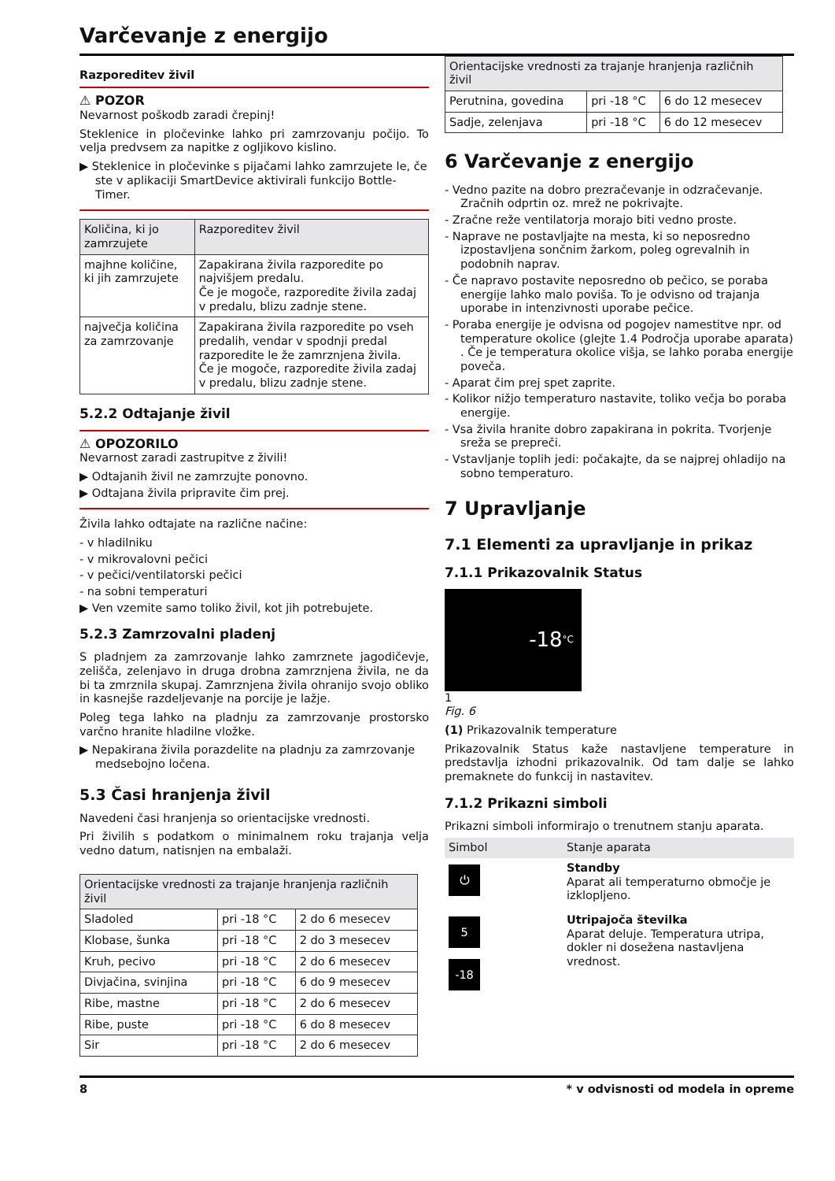Varčevanje z energijo
Razporeditev živil
⚠ POZOR
Nevarnost poškodb zaradi črepinj!
Steklenice in pločevinke lahko pri zamrzovanju počijo. To velja predvsem za napitke z ogljikovo kislino.
▶ Steklenice in pločevinke s pijačami lahko zamrzujete le, če ste v aplikaciji SmartDevice aktivirali funkcijo Bottle-Timer.
| Količina, ki jo zamrzujete | Razporeditev živil |
| --- | --- |
| majhne količine, ki jih zamrzujete | Zapakirana živila razporedite po najvišjem predalu. Če je mogoče, razporedite živila zadaj v predalu, blizu zadnje stene. |
| največja količina za zamrzovanje | Zapakirana živila razporedite po vseh predalih, vendar v spodnji predal razporedite le že zamrznjena živila. Če je mogoče, razporedite živila zadaj v predalu, blizu zadnje stene. |
5.2.2 Odtajanje živil
⚠ OPOZORILO
Nevarnost zaradi zastrupitve z živili!
▶ Odtajanih živil ne zamrzujte ponovno.
▶ Odtajana živila pripravite čim prej.
Živila lahko odtajate na različne načine:
- v hladilniku
- v mikrovalovni pečici
- v pečici/ventilatorski pečici
- na sobni temperaturi
▶ Ven vzemite samo toliko živil, kot jih potrebujete.
5.2.3 Zamrzovalni pladenj
S pladnjem za zamrzovanje lahko zamrznete jagodičevje, zelišča, zelenjavo in druga drobna zamrznjena živila, ne da bi ta zmrznila skupaj. Zamrznjena živila ohranijo svojo obliko in kasnejše razdeljevanje na porcije je lažje.
Poleg tega lahko na pladnju za zamrzovanje prostorsko varčno hranite hladilne vložke.
▶ Nepakirana živila porazdelite na pladnju za zamrzovanje medsebojno ločena.
5.3 Časi hranjenja živil
Navedeni časi hranjenja so orientacijske vrednosti.
Pri živilih s podatkom o minimalnem roku trajanja velja vedno datum, natisnjen na embalaži.
| Orientacijske vrednosti za trajanje hranjenja različnih živil | | |
| --- | --- | --- |
| Sladoled | pri -18 °C | 2 do 6 mesecev |
| Klobase, šunka | pri -18 °C | 2 do 3 mesecev |
| Kruh, pecivo | pri -18 °C | 2 do 6 mesecev |
| Divjačina, svinjina | pri -18 °C | 6 do 9 mesecev |
| Ribe, mastne | pri -18 °C | 2 do 6 mesecev |
| Ribe, puste | pri -18 °C | 6 do 8 mesecev |
| Sir | pri -18 °C | 2 do 6 mesecev |
| Orientacijske vrednosti za trajanje hranjenja različnih živil | | |
| --- | --- | --- |
| Perutnina, govedina | pri -18 °C | 6 do 12 mesecev |
| Sadje, zelenjava | pri -18 °C | 6 do 12 mesecev |
6 Varčevanje z energijo
- Vedno pazite na dobro prezračevanje in odzračevanje. Zračnih odprtin oz. mrež ne pokrivajte.
- Zračne reže ventilatorja morajo biti vedno proste.
- Naprave ne postavljajte na mesta, ki so neposredno izpostavljena sončnim žarkom, poleg ogrevalnih in podobnih naprav.
- Če napravo postavite neposredno ob pečico, se poraba energije lahko malo poviša. To je odvisno od trajanja uporabe in intenzivnosti uporabe pečice.
- Poraba energije je odvisna od pogojev namestitve npr. od temperature okolice (glejte 1.4 Področja uporabe aparata) . Če je temperatura okolice višja, se lahko poraba energije poveča.
- Aparat čim prej spet zaprite.
- Kolikor nižjo temperaturo nastavite, toliko večja bo poraba energije.
- Vsa živila hranite dobro zapakirana in pokrita. Tvorjenje sreža se prepreči.
- Vstavljanje toplih jedi: počakajte, da se najprej ohladijo na sobno temperaturo.
7 Upravljanje
7.1 Elementi za upravljanje in prikaz
7.1.1 Prikazovalnik Status
-18 °C
1
Fig. 6
(1) Prikazovalnik temperature
Prikazovalnik Status kaže nastavljene temperature in predstavlja izhodni prikazovalnik. Od tam dalje se lahko premaknete do funkcij in nastavitev.
7.1.2 Prikazni simboli
Prikazni simboli informirajo o trenutnem stanju aparata.
| Simbol | Stanje aparata |
| --- | --- |
| ⏻ | Standby Aparat ali temperaturno območje je izklopljeno. |
| 5 -18 | Utripajoča številka Aparat deluje. Temperatura utripa, dokler ni dosežena nastavljena vrednost. |
8 * v odvisnosti od modela in opreme